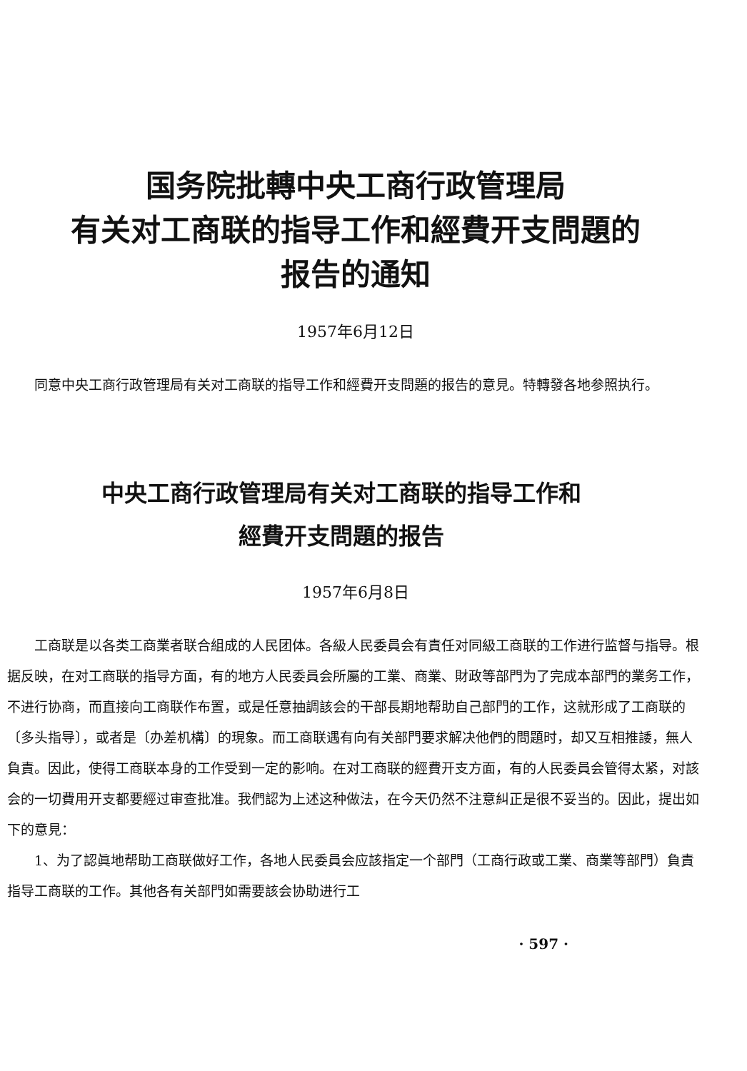国务院批轉中央工商行政管理局
有关对工商联的指导工作和經費开支問題的
报告的通知
1957年6月12日
同意中央工商行政管理局有关对工商联的指导工作和經費开支問題的报告的意見。特轉發各地参照执行。
中央工商行政管理局有关对工商联的指导工作和
經費开支問題的报告
1957年6月8日
工商联是以各类工商業者联合組成的人民团体。各級人民委員会有責任对同級工商联的工作进行监督与指导。根据反映，在对工商联的指导方面，有的地方人民委員会所屬的工業、商業、財政等部門为了完成本部門的業务工作，不进行协商，而直接向工商联作布置，或是任意抽調該会的干部長期地帮助自己部門的工作，这就形成了工商联的〔多头指导〕，或者是〔办差机構〕的現象。而工商联遇有向有关部門要求解决他們的問題时，却又互相推諉，無人負責。因此，使得工商联本身的工作受到一定的影响。在对工商联的經費开支方面，有的人民委員会管得太紧，对該会的一切費用开支都要經过审查批准。我們認为上述这种做法，在今天仍然不注意糾正是很不妥当的。因此，提出如下的意見：
1、为了認眞地帮助工商联做好工作，各地人民委員会应該指定一个部門（工商行政或工業、商業等部門）負責指导工商联的工作。其他各有关部門如需要該会协助进行工
· 597 ·